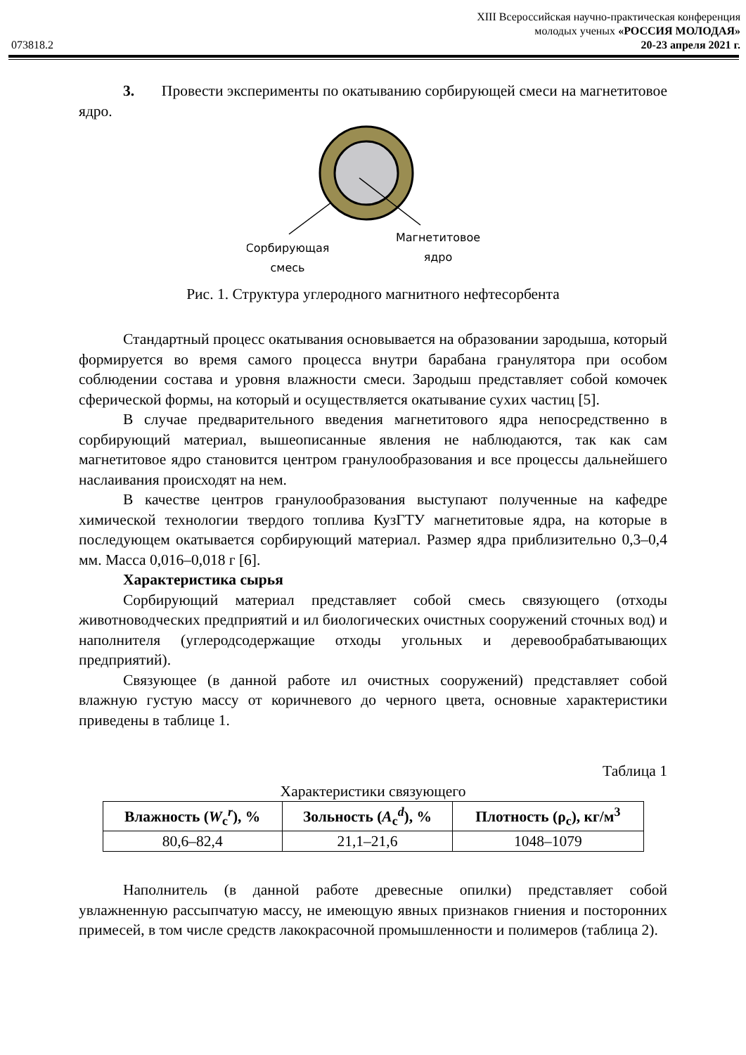XIII Всероссийская научно-практическая конференция
молодых ученых «РОССИЯ МОЛОДАЯ»
073818.2 20-23 апреля 2021 г.
3. Провести эксперименты по окатыванию сорбирующей смеси на магнетитовое ядро.
Сорбирующая
смесь
Магнетитовое
ядро
Рис. 1. Структура углеродного магнитного нефтесорбента
Стандартный процесс окатывания основывается на образовании зародыша, который формируется во время самого процесса внутри барабана гранулятора при особом соблюдении состава и уровня влажности смеси. Зародыш представляет собой комочек сферической формы, на который и осуществляется окатывание сухих частиц [5].
В случае предварительного введения магнетитового ядра непосредственно в сорбирующий материал, вышеописанные явления не наблюдаются, так как сам магнетитовое ядро становится центром гранулообразования и все процессы дальнейшего наслаивания происходят на нем.
В качестве центров гранулообразования выступают полученные на кафедре химической технологии твердого топлива КузГТУ магнетитовые ядра, на которые в последующем окатывается сорбирующий материал. Размер ядра приблизительно 0,3–0,4 мм. Масса 0,016–0,018 г [6].
Характеристика сырья
Сорбирующий материал представляет собой смесь связующего (отходы животноводческих предприятий и ил биологических очистных сооружений сточных вод) и наполнителя (углеродсодержащие отходы угольных и деревообрабатывающих предприятий).
Связующее (в данной работе ил очистных сооружений) представляет собой влажную густую массу от коричневого до черного цвета, основные характеристики приведены в таблице 1.
Таблица 1
Характеристики связующего
| Влажность ( W<sub>c</sub><sup>r</sup>), % | Зольность ( A<sub>c</sub><sup>d</sup>), % | Плотность (ρ<sub>c</sub>), кг/м<sup>3</sup> |
| --- | --- | --- |
| 80,6–82,4 | 21,1–21,6 | 1048–1079 |
Наполнитель (в данной работе древесные опилки) представляет собой увлажненную рассыпчатую массу, не имеющую явных признаков гниения и посторонних примесей, в том числе средств лакокрасочной промышленности и полимеров (таблица 2).